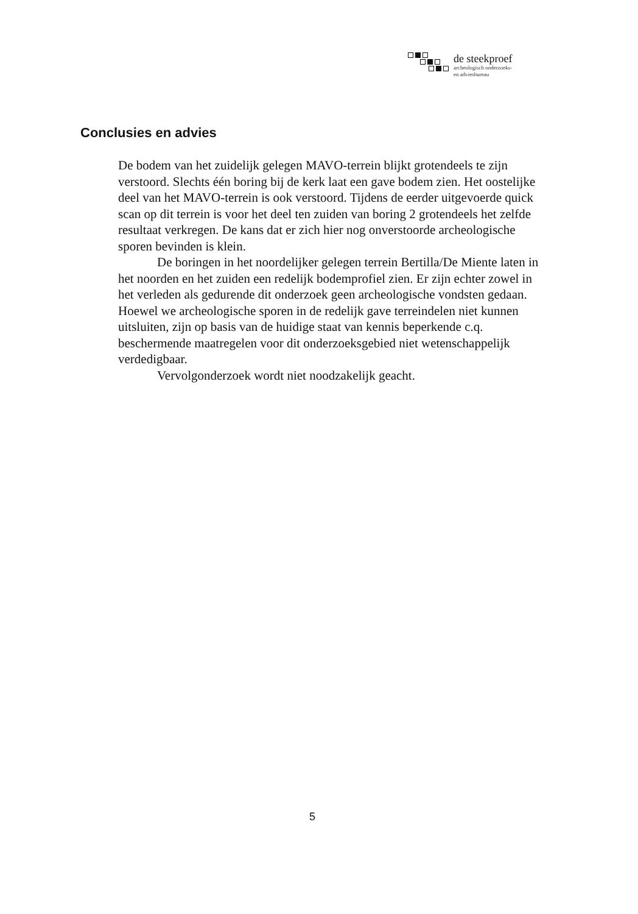de steekproef
archeologisch onderzoeks-
en adviesbureau
Conclusies en advies
De bodem van het zuidelijk gelegen MAVO-terrein blijkt grotendeels te zijn verstoord. Slechts één boring bij de kerk laat een gave bodem zien. Het oostelijke deel van het MAVO-terrein is ook verstoord. Tijdens de eerder uitgevoerde quick scan op dit terrein is voor het deel ten zuiden van boring 2 grotendeels het zelfde resultaat verkregen. De kans dat er zich hier nog onverstoorde archeologische sporen bevinden is klein.
De boringen in het noordelijker gelegen terrein Bertilla/De Miente laten in het noorden en het zuiden een redelijk bodemprofiel zien. Er zijn echter zowel in het verleden als gedurende dit onderzoek geen archeologische vondsten gedaan. Hoewel we archeologische sporen in de redelijk gave terreindelen niet kunnen uitsluiten, zijn op basis van de huidige staat van kennis beperkende c.q. beschermende maatregelen voor dit onderzoeksgebied niet wetenschappelijk verdedigbaar.
Vervolgonderzoek wordt niet noodzakelijk geacht.
5